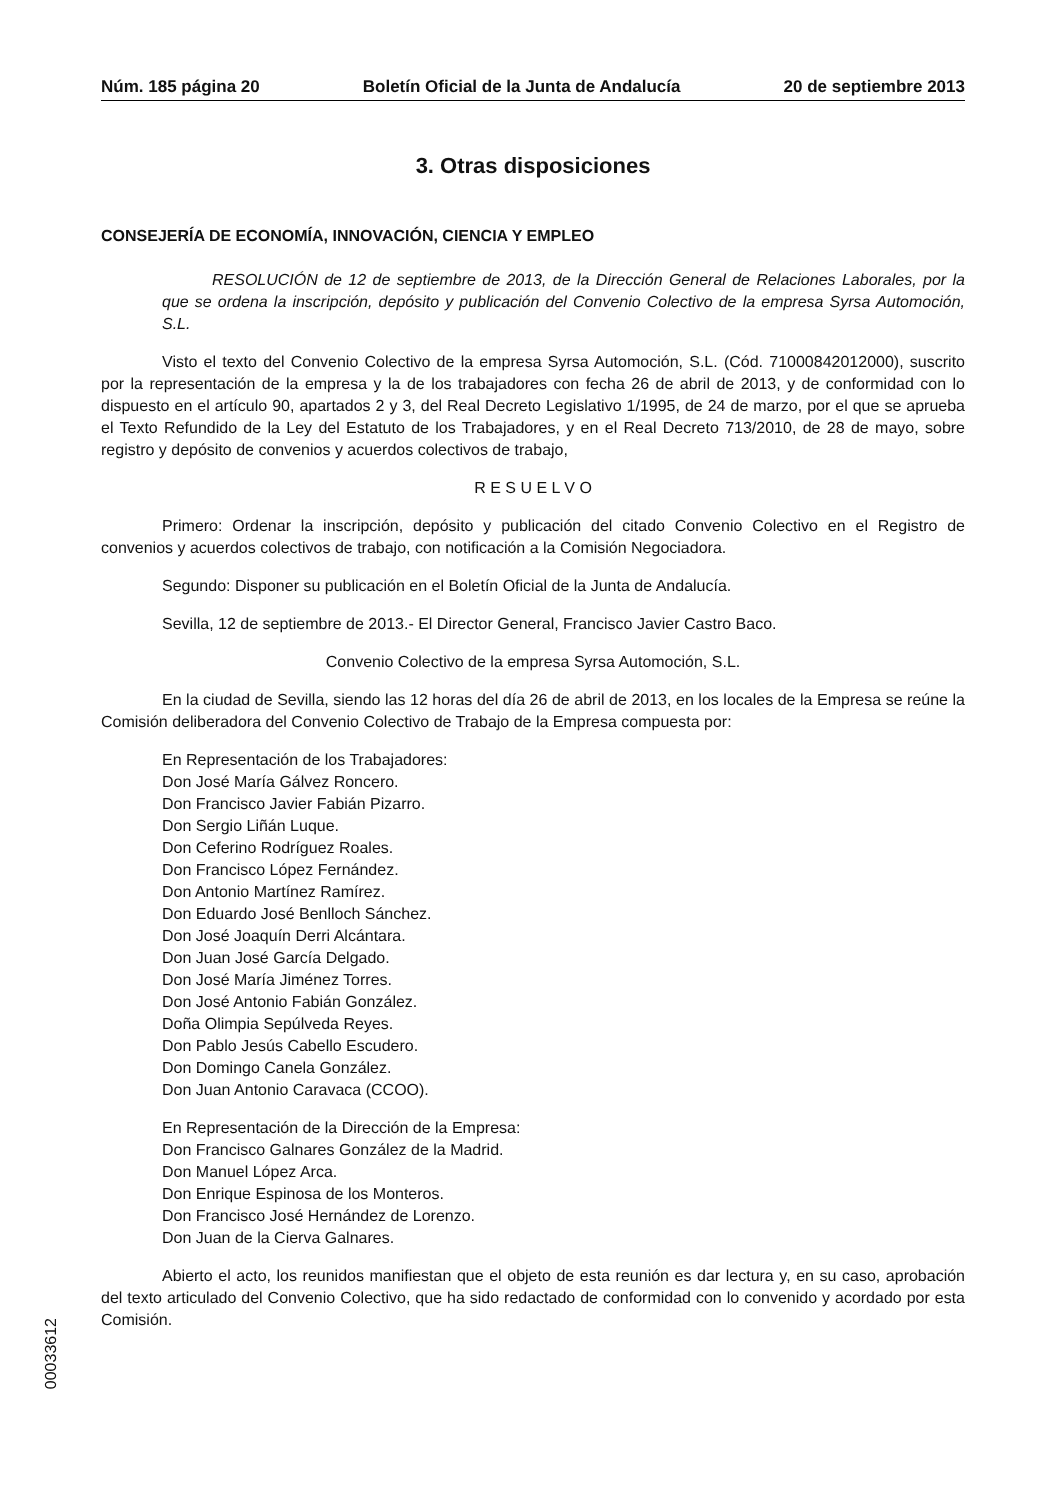Núm. 185 página 20 Boletín Oficial de la Junta de Andalucía 20 de septiembre 2013
3. Otras disposiciones
CONSEJERÍA DE ECONOMÍA, INNOVACIÓN, CIENCIA Y EMPLEO
RESOLUCIÓN de 12 de septiembre de 2013, de la Dirección General de Relaciones Laborales, por la que se ordena la inscripción, depósito y publicación del Convenio Colectivo de la empresa Syrsa Automoción, S.L.
Visto el texto del Convenio Colectivo de la empresa Syrsa Automoción, S.L. (Cód. 71000842012000), suscrito por la representación de la empresa y la de los trabajadores con fecha 26 de abril de 2013, y de conformidad con lo dispuesto en el artículo 90, apartados 2 y 3, del Real Decreto Legislativo 1/1995, de 24 de marzo, por el que se aprueba el Texto Refundido de la Ley del Estatuto de los Trabajadores, y en el Real Decreto 713/2010, de 28 de mayo, sobre registro y depósito de convenios y acuerdos colectivos de trabajo,
R E S U E L V O
Primero: Ordenar la inscripción, depósito y publicación del citado Convenio Colectivo en el Registro de convenios y acuerdos colectivos de trabajo, con notificación a la Comisión Negociadora.
Segundo: Disponer su publicación en el Boletín Oficial de la Junta de Andalucía.
Sevilla, 12 de septiembre de 2013.- El Director General, Francisco Javier Castro Baco.
Convenio Colectivo de la empresa Syrsa Automoción, S.L.
En la ciudad de Sevilla, siendo las 12 horas del día 26 de abril de 2013, en los locales de la Empresa se reúne la Comisión deliberadora del Convenio Colectivo de Trabajo de la Empresa compuesta por:
En Representación de los Trabajadores:
Don José María Gálvez Roncero.
Don Francisco Javier Fabián Pizarro.
Don Sergio Liñán Luque.
Don Ceferino Rodríguez Roales.
Don Francisco López Fernández.
Don Antonio Martínez Ramírez.
Don Eduardo José Benlloch Sánchez.
Don José Joaquín Derri Alcántara.
Don Juan José García Delgado.
Don José María Jiménez Torres.
Don José Antonio Fabián González.
Doña Olimpia Sepúlveda Reyes.
Don Pablo Jesús Cabello Escudero.
Don Domingo Canela González.
Don Juan Antonio Caravaca (CCOO).
En Representación de la Dirección de la Empresa:
Don Francisco Galnares González de la Madrid.
Don Manuel López Arca.
Don Enrique Espinosa de los Monteros.
Don Francisco José Hernández de Lorenzo.
Don Juan de la Cierva Galnares.
Abierto el acto, los reunidos manifiestan que el objeto de esta reunión es dar lectura y, en su caso, aprobación del texto articulado del Convenio Colectivo, que ha sido redactado de conformidad con lo convenido y acordado por esta Comisión.
00033612